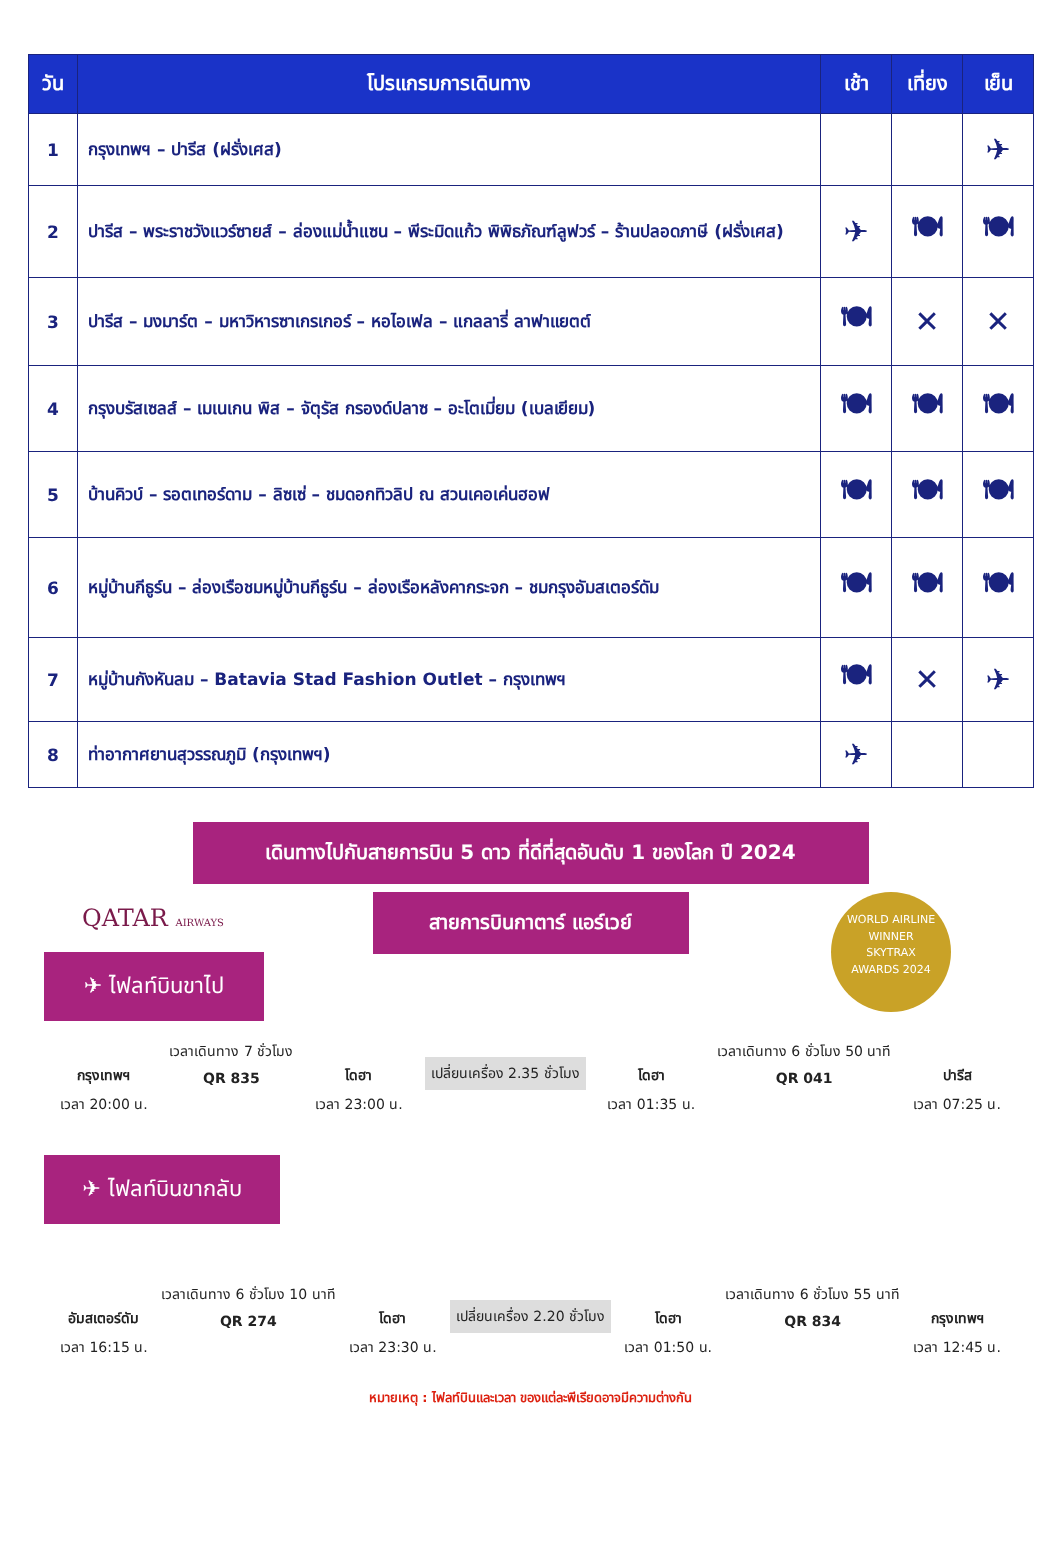| วัน | โปรแกรมการเดินทาง | เช้า | เที่ยง | เย็น |
| --- | --- | --- | --- | --- |
| 1 | กรุงเทพฯ – ปารีส (ฝรั่งเศส) | | | ✈ |
| 2 | ปารีส – พระราชวังแวร์ซายส์ – ล่องแม่น้ำแซน – พีระมิดแก้ว พิพิธภัณฑ์ลูฟวร์ – ร้านปลอดภาษี (ฝรั่งเศส) | ✈ | 🍽 | 🍽 |
| 3 | ปารีส – มงมาร์ต – มหาวิหารซาเกรเกอร์ – หอไอเฟล – แกลลารี่ ลาฟาแยตต์ | 🍽 | ✕ | ✕ |
| 4 | กรุงบรัสเซลส์ – เมเนเกน พิส – จัตุรัส กรองด์ปลาซ – อะโตเมี่ยม (เบลเยียม) | 🍽 | 🍽 | 🍽 |
| 5 | บ้านคิวบ์ – รอตเทอร์ดาม – ลิซเซ่ – ชมดอกทิวลิป ณ สวนเคอเค่นฮอฟ | 🍽 | 🍽 | 🍽 |
| 6 | หมู่บ้านกีธูร์น – ล่องเรือชมหมู่บ้านกีธูร์น – ล่องเรือหลังคากระจก – ชมกรุงอัมสเตอร์ดัม | 🍽 | 🍽 | 🍽 |
| 7 | หมู่บ้านกังหันลม – Batavia Stad Fashion Outlet – กรุงเทพฯ | 🍽 | ✕ | ✈ |
| 8 | ท่าอากาศยานสุวรรณภูมิ (กรุงเทพฯ) | ✈ | | |
เดินทางไปกับสายการบิน 5 ดาว ที่ดีที่สุดอันดับ 1 ของโลก ปี 2024
สายการบินกาตาร์ แอร์เวย์
QATAR AIRWAYS
WORLD AIRLINE
WINNER
SKYTRAX
AWARDS 2024
✈ ไฟลท์บินขาไป
กรุงเทพฯ
เวลา 20:00 น.
เวลาเดินทาง 7 ชั่วโมง
QR 835
โดฮา
เวลา 23:00 น.
เปลี่ยนเครื่อง 2.35 ชั่วโมง โดฮา
เวลา 01:35 น.
เวลาเดินทาง 6 ชั่วโมง 50 นาที
QR 041
ปารีส
เวลา 07:25 น.
✈ ไฟลท์บินขากลับ
อัมสเตอร์ดัม
เวลา 16:15 น.
เวลาเดินทาง 6 ชั่วโมง 10 นาที
QR 274
โดฮา
เวลา 23:30 น.
เปลี่ยนเครื่อง 2.20 ชั่วโมง โดฮา
เวลา 01:50 น.
เวลาเดินทาง 6 ชั่วโมง 55 นาที
QR 834
กรุงเทพฯ
เวลา 12:45 น.
หมายเหตุ : ไฟลท์บินและเวลา ของแต่ละพีเรียดอาจมีความต่างกัน